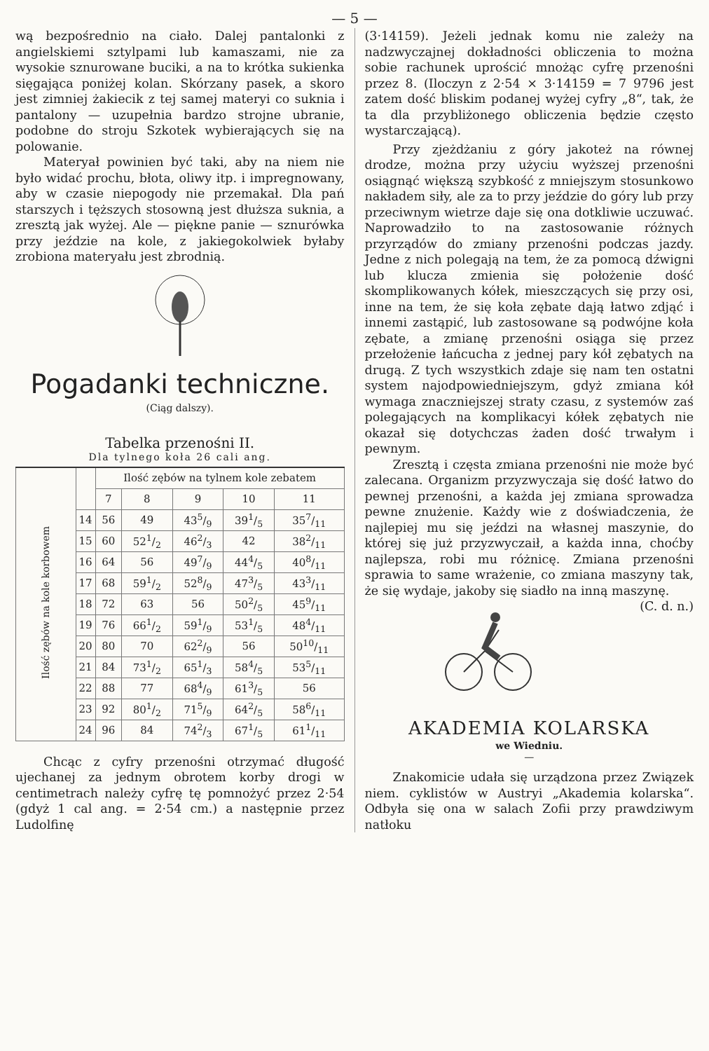— 5 —
wą bezpośrednio na ciało. Dalej pantalonki z angielskiemi sztylpami lub kamaszami, nie za wysokie sznurowane buciki, a na to krótka sukienka sięgająca poniżej kolan. Skórzany pasek, a skoro jest zimniej żakiecik z tej samej materyi co suknia i pantalony — uzupełnia bardzo strojne ubranie, podobne do stroju Szkotek wybierających się na polowanie.
Materyał powinien być taki, aby na niem nie było widać prochu, błota, oliwy itp. i impregnowany, aby w czasie niepogody nie przemakał. Dla pań starszych i tęższych stosowną jest dłuższa suknia, a zresztą jak wyżej. Ale — piękne panie — sznurówka przy jeździe na kole, z jakiegokolwiek byłaby zrobiona materyału jest zbrodnią.
Pogadanki techniczne.
(Ciąg dalszy).
Tabelka przenośni II.
Dla tylnego koła 26 cali ang.
| Ilość zębów na kole korbowem | | Ilość zębów na tylnem kole zebatem | | | | |
| --- | --- | --- | --- | --- | --- | --- |
| | | 7 | 8 | 9 | 10 | 11 |
| | 14 | 56 | 49 | 435/9 | 391/5 | 357/11 |
| | 15 | 60 | 521/2 | 462/3 | 42 | 382/11 |
| | 16 | 64 | 56 | 497/9 | 444/5 | 408/11 |
| | 17 | 68 | 591/2 | 528/9 | 473/5 | 433/11 |
| | 18 | 72 | 63 | 56 | 502/5 | 459/11 |
| | 19 | 76 | 661/2 | 591/9 | 531/5 | 484/11 |
| | 20 | 80 | 70 | 622/9 | 56 | 5010/11 |
| | 21 | 84 | 731/2 | 651/3 | 584/5 | 535/11 |
| | 22 | 88 | 77 | 684/9 | 613/5 | 56 |
| | 23 | 92 | 801/2 | 715/9 | 642/5 | 586/11 |
| | 24 | 96 | 84 | 742/3 | 671/5 | 611/11 |
Chcąc z cyfry przenośni otrzymać długość ujechanej za jednym obrotem korby drogi w centimetrach należy cyfrę tę pomnożyć przez 2·54 (gdyż 1 cal ang. = 2·54 cm.) a następnie przez Ludolfinę
(3·14159). Jeżeli jednak komu nie zależy na nadzwyczajnej dokładności obliczenia to można sobie rachunek uprościć mnożąc cyfrę przenośni przez 8. (Iloczyn z 2·54 × 3·14159 = 7 9796 jest zatem dość bliskim podanej wyżej cyfry „8“, tak, że ta dla przybliżonego obliczenia będzie często wystarczającą).
Przy zjeżdżaniu z góry jakoteż na równej drodze, można przy użyciu wyższej przenośni osiągnąć większą szybkość z mniejszym stosunkowo nakładem siły, ale za to przy jeździe do góry lub przy przeciwnym wietrze daje się ona dotkliwie uczuwać. Naprowadziło to na zastosowanie różnych przyrządów do zmiany przenośni podczas jazdy. Jedne z nich polegają na tem, że za pomocą dźwigni lub klucza zmienia się położenie dość skomplikowanych kółek, mieszczących się przy osi, inne na tem, że się koła zębate dają łatwo zdjąć i innemi zastąpić, lub zastosowane są podwójne koła zębate, a zmianę przenośni osiąga się przez przełożenie łańcucha z jednej pary kół zębatych na drugą. Z tych wszystkich zdaje się nam ten ostatni system najodpowiedniejszym, gdyż zmiana kół wymaga znaczniejszej straty czasu, z systemów zaś polegających na komplikacyi kółek zębatych nie okazał się dotychczas żaden dość trwałym i pewnym.
Zresztą i częsta zmiana przenośni nie może być zalecana. Organizm przyzwyczaja się dość łatwo do pewnej przenośni, a każda jej zmiana sprowadza pewne znużenie. Każdy wie z doświadczenia, że najlepiej mu się jeździ na własnej maszynie, do której się już przyzwyczaił, a każda inna, choćby najlepsza, robi mu różnicę. Zmiana przenośni sprawia to same wrażenie, co zmiana maszyny tak, że się wydaje, jakoby się siadło na inną maszynę. (C. d. n.)
AKADEMIA KOLARSKA
we Wiedniu.
—
Znakomicie udała się urządzona przez Związek niem. cyklistów w Austryi „Akademia kolarska“. Odbyła się ona w salach Zofii przy prawdziwym natłoku